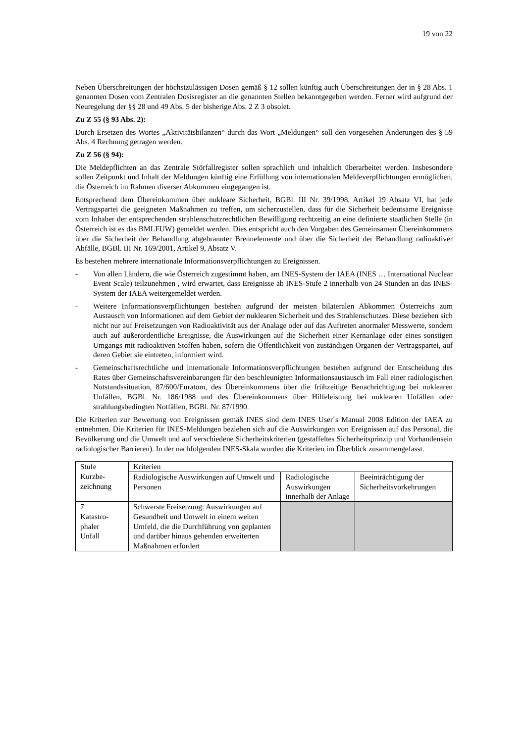19 von 22
Neben Überschreitungen der höchstzulässigen Dosen gemäß § 12 sollen künftig auch Überschreitungen der in § 28 Abs. 1 genannten Dosen vom Zentralen Dosisregister an die genannten Stellen bekanntgegeben werden. Ferner wird aufgrund der Neuregelung der §§ 28 und 49 Abs. 5 der bisherige Abs. 2 Z 3 obsolet.
Zu Z 55 (§ 93 Abs. 2):
Durch Ersetzen des Wortes „Aktivitätsbilanzen“ durch das Wort „Meldungen“ soll den vorgesehen Änderungen des § 59 Abs. 4 Rechnung getragen werden.
Zu Z 56 (§ 94):
Die Meldepflichten an das Zentrale Störfallregister sollen sprachlich und inhaltlich überarbeitet werden. Insbesondere sollen Zeitpunkt und Inhalt der Meldungen künftig eine Erfüllung von internationalen Meldeverpflichtungen ermöglichen, die Österreich im Rahmen diverser Abkommen eingegangen ist.
Entsprechend dem Übereinkommen über nukleare Sicherheit, BGBl. III Nr. 39/1998, Artikel 19 Absatz VI, hat jede Vertragspartei die geeigneten Maßnahmen zu treffen, um sicherzustellen, dass für die Sicherheit bedeutsame Ereignisse vom Inhaber der entsprechenden strahlenschutzrechtlichen Bewilligung rechtzeitig an eine definierte staatlichen Stelle (in Österreich ist es das BMLFUW) gemeldet werden. Dies entspricht auch den Vorgaben des Gemeinsamen Übereinkommens über die Sicherheit der Behandlung abgebrannter Brennelemente und über die Sicherheit der Behandlung radioaktiver Abfälle, BGBl. III Nr. 169/2001, Artikel 9, Absatz V.
Es bestehen mehrere internationale Informationsverpflichtungen zu Ereignissen.
- Von allen Ländern, die wie Österreich zugestimmt haben, am INES-System der IAEA (INES … International Nuclear Event Scale) teilzunehmen , wird erwartet, dass Ereignisse ab INES-Stufe 2 innerhalb von 24 Stunden an das INES-System der IAEA weitergemeldet werden.
- Weitere Informationsverpflichtungen bestehen aufgrund der meisten bilateralen Abkommen Österreichs zum Austausch von Informationen auf dem Gebiet der nuklearen Sicherheit und des Strahlenschutzes. Diese beziehen sich nicht nur auf Freisetzungen von Radioaktivität aus der Analage oder auf das Auftreten anormaler Messwerte, sondern auch auf außerordentliche Ereignisse, die Auswirkungen auf die Sicherheit einer Kernanlage oder eines sonstigen Umgangs mit radioaktiven Stoffen haben, sofern die Öffentlichkeit von zuständigen Organen der Vertragspartei, auf deren Gebiet sie eintreten, informiert wird.
- Gemeinschaftsrechtliche und internationale Informationsverpflichtungen bestehen aufgrund der Entscheidung des Rates über Gemeinschaftsvereinbarungen für den beschleunigten Informationsaustausch im Fall einer radiologischen Notstandssituation, 87/600/Euratom, des Übereinkommens über die frühzeitige Benachrichtigung bei nuklearen Unfällen, BGBl. Nr. 186/1988 und des Übereinkommens über Hilfeleistung bei nuklearen Unfällen oder strahlungsbedingten Notfällen, BGBl. Nr. 87/1990.
Die Kriterien zur Bewertung von Ereignissen gemäß INES sind dem INES User´s Manual 2008 Edition der IAEA zu entnehmen. Die Kriterien für INES-Meldungen beziehen sich auf die Auswirkungen von Ereignissen auf das Personal, die Bevölkerung und die Umwelt und auf verschiedene Sicherheitskriterien (gestaffeltes Sicherheitsprinzip und Vorhandensein radiologischer Barrieren). In der nachfolgenden INES-Skala wurden die Kriterien im Überblick zusammengefasst.
| Stufe Kurzbe- zeichnung | Kriterien | | |
| | Radiologische Auswirkungen auf Umwelt und Personen | Radiologische Auswirkungen innerhalb der Anlage | Beeinträchtigung der Sicherheitsvorkehrungen |
| 7 Katastro- phaler Unfall | Schwerste Freisetzung: Auswirkungen auf Gesundheit und Umwelt in einem weiten Umfeld, die die Durchführung von geplanten und darüber hinaus gehenden erweiterten Maßnahmen erfordert | | |